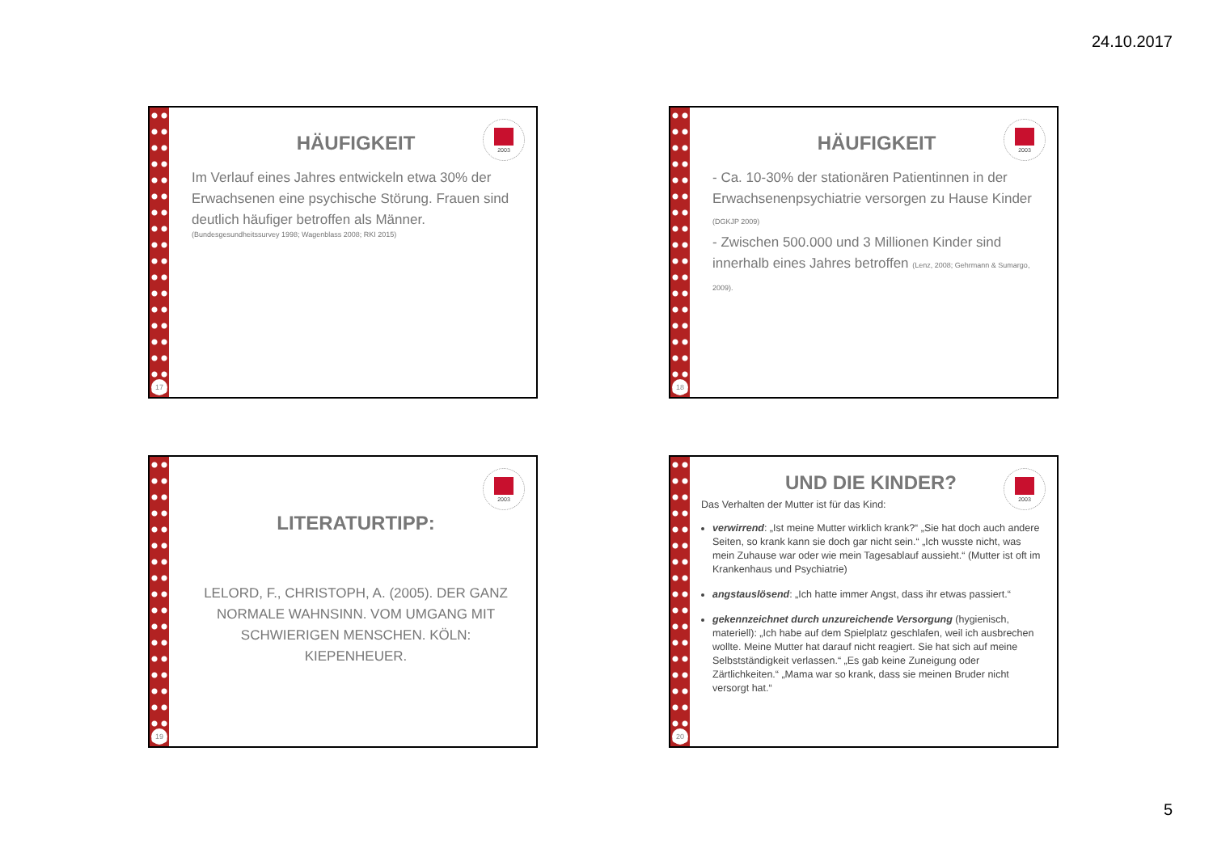24.10.2017
17
2003
HÄUFIGKEIT
Im Verlauf eines Jahres entwickeln etwa 30% der Erwachsenen eine psychische Störung. Frauen sind deutlich häufiger betroffen als Männer.
(Bundesgesundheitssurvey 1998; Wagenblass 2008; RKI 2015)
18
2003
HÄUFIGKEIT
- Ca. 10-30% der stationären Patientinnen in der Erwachsenenpsychiatrie versorgen zu Hause Kinder (DGKJP 2009)
- Zwischen 500.000 und 3 Millionen Kinder sind innerhalb eines Jahres betroffen (Lenz, 2008; Gehrmann & Sumargo, 2009).
19
2003
LITERATURTIPP:
LELORD, F., CHRISTOPH, A. (2005). DER GANZ NORMALE WAHNSINN. VOM UMGANG MIT SCHWIERIGEN MENSCHEN. KÖLN: KIEPENHEUER.
20
2003
UND DIE KINDER?
Das Verhalten der Mutter ist für das Kind:
verwirrend: „Ist meine Mutter wirklich krank?“ „Sie hat doch auch andere Seiten, so krank kann sie doch gar nicht sein.“ „Ich wusste nicht, was mein Zuhause war oder wie mein Tagesablauf aussieht.“ (Mutter ist oft im Krankenhaus und Psychiatrie)
angstauslösend: „Ich hatte immer Angst, dass ihr etwas passiert.“
gekennzeichnet durch unzureichende Versorgung (hygienisch, materiell): „Ich habe auf dem Spielplatz geschlafen, weil ich ausbrechen wollte. Meine Mutter hat darauf nicht reagiert. Sie hat sich auf meine Selbstständigkeit verlassen.“ „Es gab keine Zuneigung oder Zärtlichkeiten.“ „Mama war so krank, dass sie meinen Bruder nicht versorgt hat.“
5